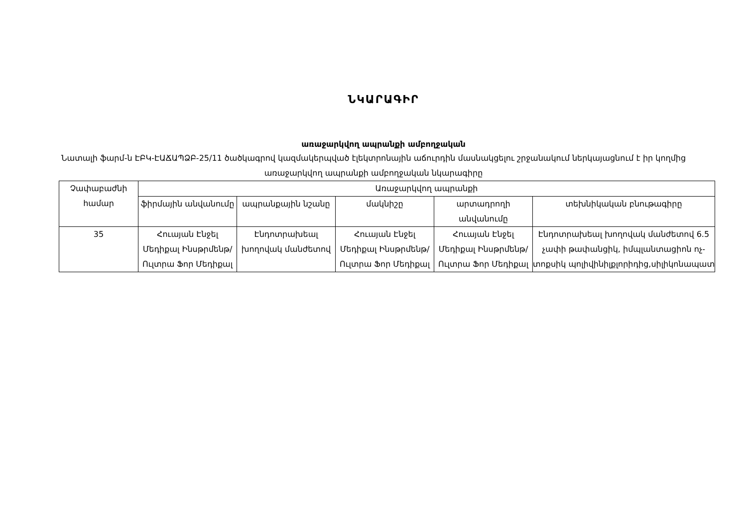ՆԿԱՐԱԳԻՐ
առաջարկվող ապրանքի ամբողջական
Նատալի ֆարմ-ն ԷԲԿ-ԷԱՃԱՊՁԲ-25/11 ծածկագրով կազմակերպված էլեկտրոնային աճուրդին մասնակցելու շրջանակում ներկայացնում է իր կողմից առաջարկվող ապրանքի ամբողջական նկարագիրը
| Չափաբաժնի համար | Առաջարկվող ապրանքի | | | | |
| --- | --- | --- | --- | --- | --- |
| | ֆիրմային անվանումը | ապրանքային նշանը | մակնիշը | արտադրողի անվանումը | տեխնիկական բնութագիրը |
| 35 | Հուայան Էնջել Մեդիքալ Ինսթրմենթ/Ուլտրա Ֆոր Մեդիքալ | Էնդոտրախեալ խողովակ մանժետով | Հուայան Էնջել Մեդիքալ Ինսթրմենթ/Ուլտրա Ֆոր Մեդիքալ | Հուայան Էնջել Մեդիքալ Ինսթրմենթ/Ուլտրա Ֆոր Մեդիքալ | Էնդոտրախեալ խողովակ մանժետով 6.5 չափի թափանցիկ, իմպլանտացիոն ոչ-տոքսիկ պոլիվինիլքլորիդից,սիլիկոնապատ |